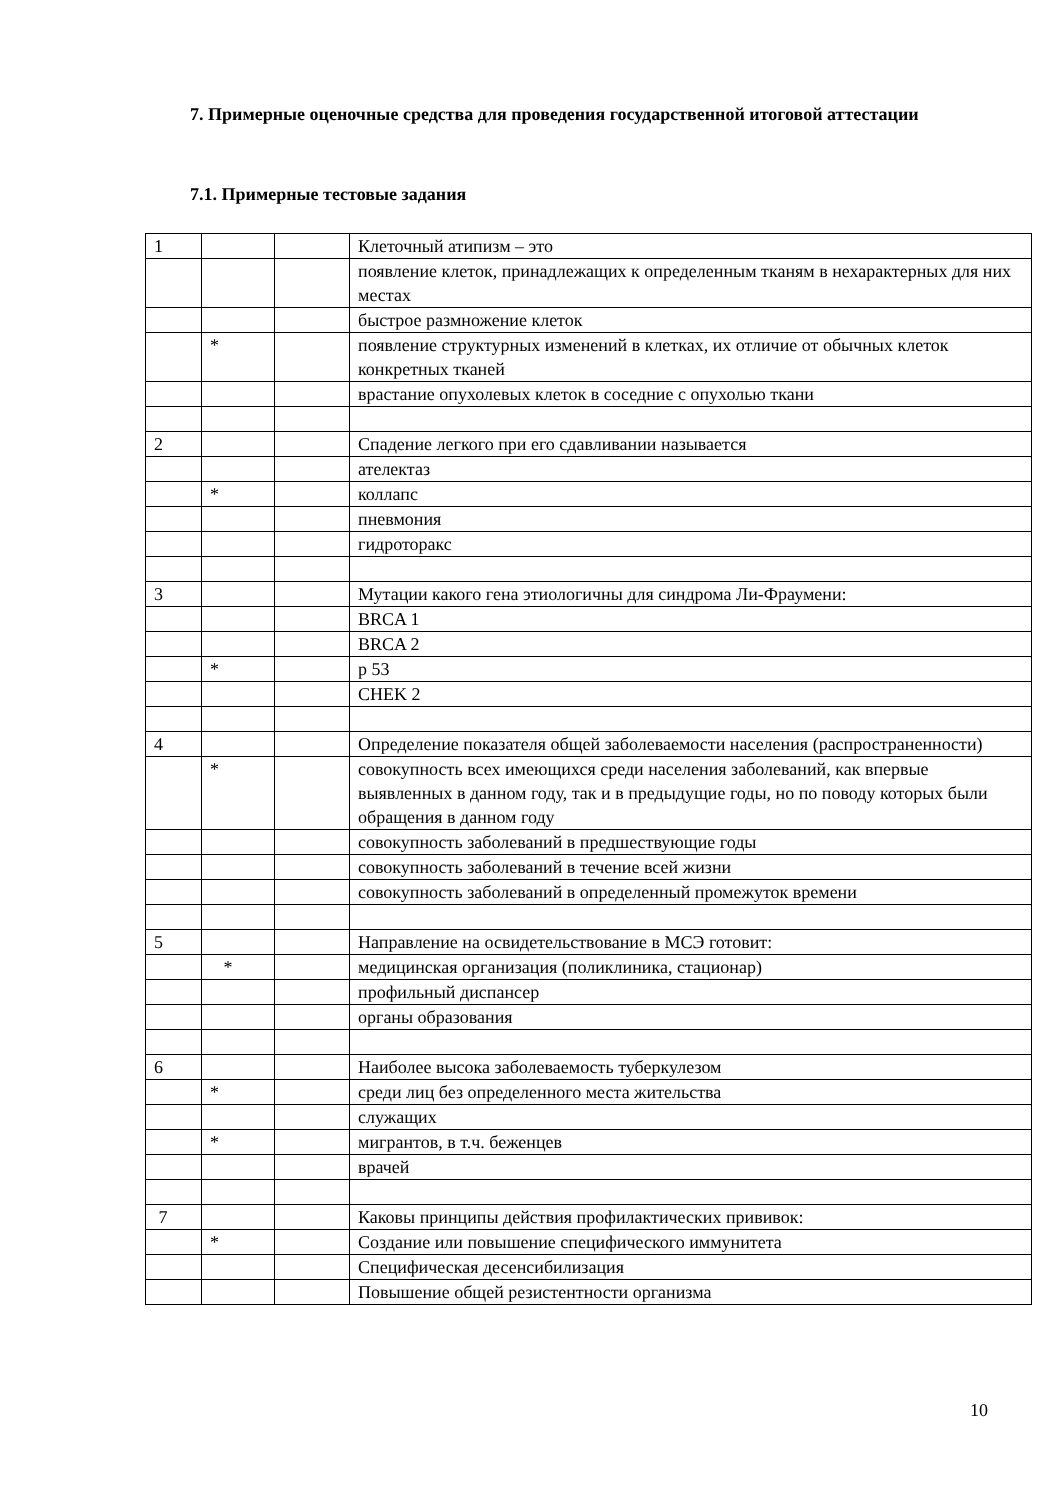7. Примерные оценочные средства для проведения государственной итоговой аттестации
7.1. Примерные тестовые задания
| 1 | | | Клеточный атипизм – это |
| | | | появление клеток, принадлежащих к определенным тканям в нехарактерных для них местах |
| | | | быстрое размножение клеток |
| | * | | появление структурных изменений в клетках, их отличие от обычных клеток конкретных тканей |
| | | | врастание опухолевых клеток в соседние с опухолью ткани |
| 2 | | | Спадение легкого при его сдавливании называется |
| | | | ателектаз |
| | * | | коллапс |
| | | | пневмония |
| | | | гидроторакс |
| 3 | | | Мутации какого гена этиологичны для синдрома Ли-Фраумени: |
| | | | BRCA 1 |
| | | | BRCA 2 |
| | * | | p 53 |
| | | | CHEK 2 |
| 4 | | | Определение показателя общей заболеваемости населения (распространенности) |
| | * | | совокупность всех имеющихся среди населения заболеваний, как впервые выявленных в данном году, так и в предыдущие годы, но по поводу которых были обращения в данном году |
| | | | совокупность заболеваний в предшествующие годы |
| | | | совокупность заболеваний в течение всей жизни |
| | | | совокупность заболеваний в определенный промежуток времени |
| 5 | | | Направление на освидетельствование в МСЭ готовит: |
| | * | | медицинская организация (поликлиника, стационар) |
| | | | профильный диспансер |
| | | | органы образования |
| 6 | | | Наиболее высока заболеваемость туберкулезом |
| | * | | среди лиц без определенного места жительства |
| | | | служащих |
| | * | | мигрантов, в т.ч. беженцев |
| | | | врачей |
| 7 | | | Каковы принципы действия профилактических прививок: |
| | * | | Создание или повышение специфического иммунитета |
| | | | Специфическая десенсибилизация |
| | | | Повышение общей резистентности организма |
10